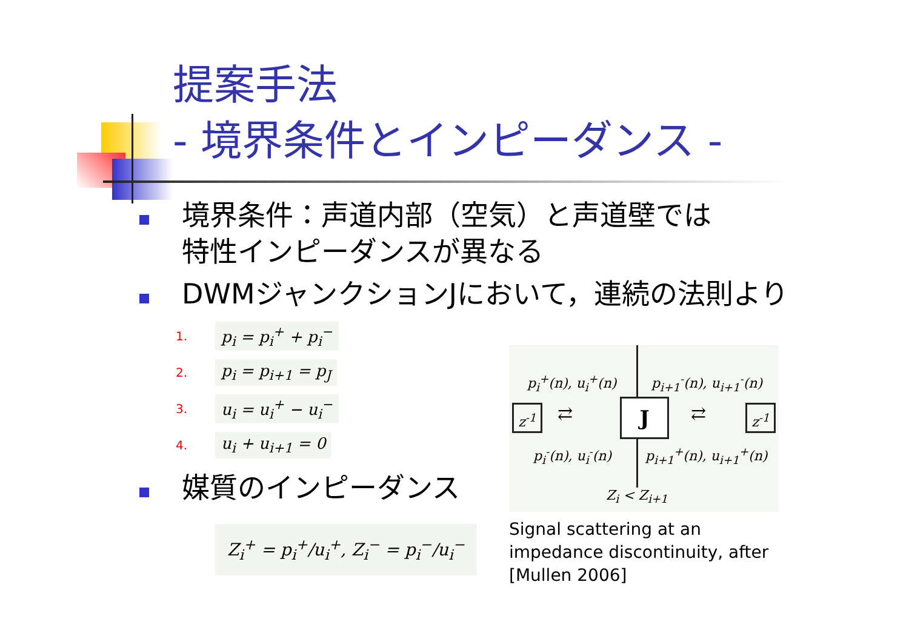提案手法
- 境界条件とインピーダンス -
境界条件：声道内部（空気）と声道壁では
特性インピーダンスが異なる
DWMジャンクションJにおいて，連続の法則より
1. p<sub>i</sub> = p<sub>i</sub><sup>+</sup> + p<sub>i</sub><sup>−</sup>
2. p<sub>i</sub> = p<sub>i+1</sub> = p<sub>J</sub>
3. u<sub>i</sub> = u<sub>i</sub><sup>+</sup> − u<sub>i</sub><sup>−</sup>
4. u<sub>i</sub> + u<sub>i+1</sub> = 0
媒質のインピーダンス
Z<sub>i</sub><sup>+</sup> = p<sub>i</sub><sup>+</sup>/u<sub>i</sub><sup>+</sup>, Z<sub>i</sub><sup>−</sup> = p<sub>i</sub><sup>−</sup>/u<sub>i</sub><sup>−</sup>
p<sub>i</sub><sup>+</sup>(n), u<sub>i</sub><sup>+</sup>(n) p<sub>i+1</sub><sup>-</sup>(n), u<sub>i+1</sub><sup>-</sup>(n)
z<sup>-1</sup> ⇄ J ⇄ z<sup>-1</sup>
p<sub>i</sub><sup>-</sup>(n), u<sub>i</sub><sup>-</sup>(n) p<sub>i+1</sub><sup>+</sup>(n), u<sub>i+1</sub><sup>+</sup>(n)
Z<sub>i</sub> < Z<sub>i+1</sub>
Signal scattering at an impedance discontinuity, after [Mullen 2006]